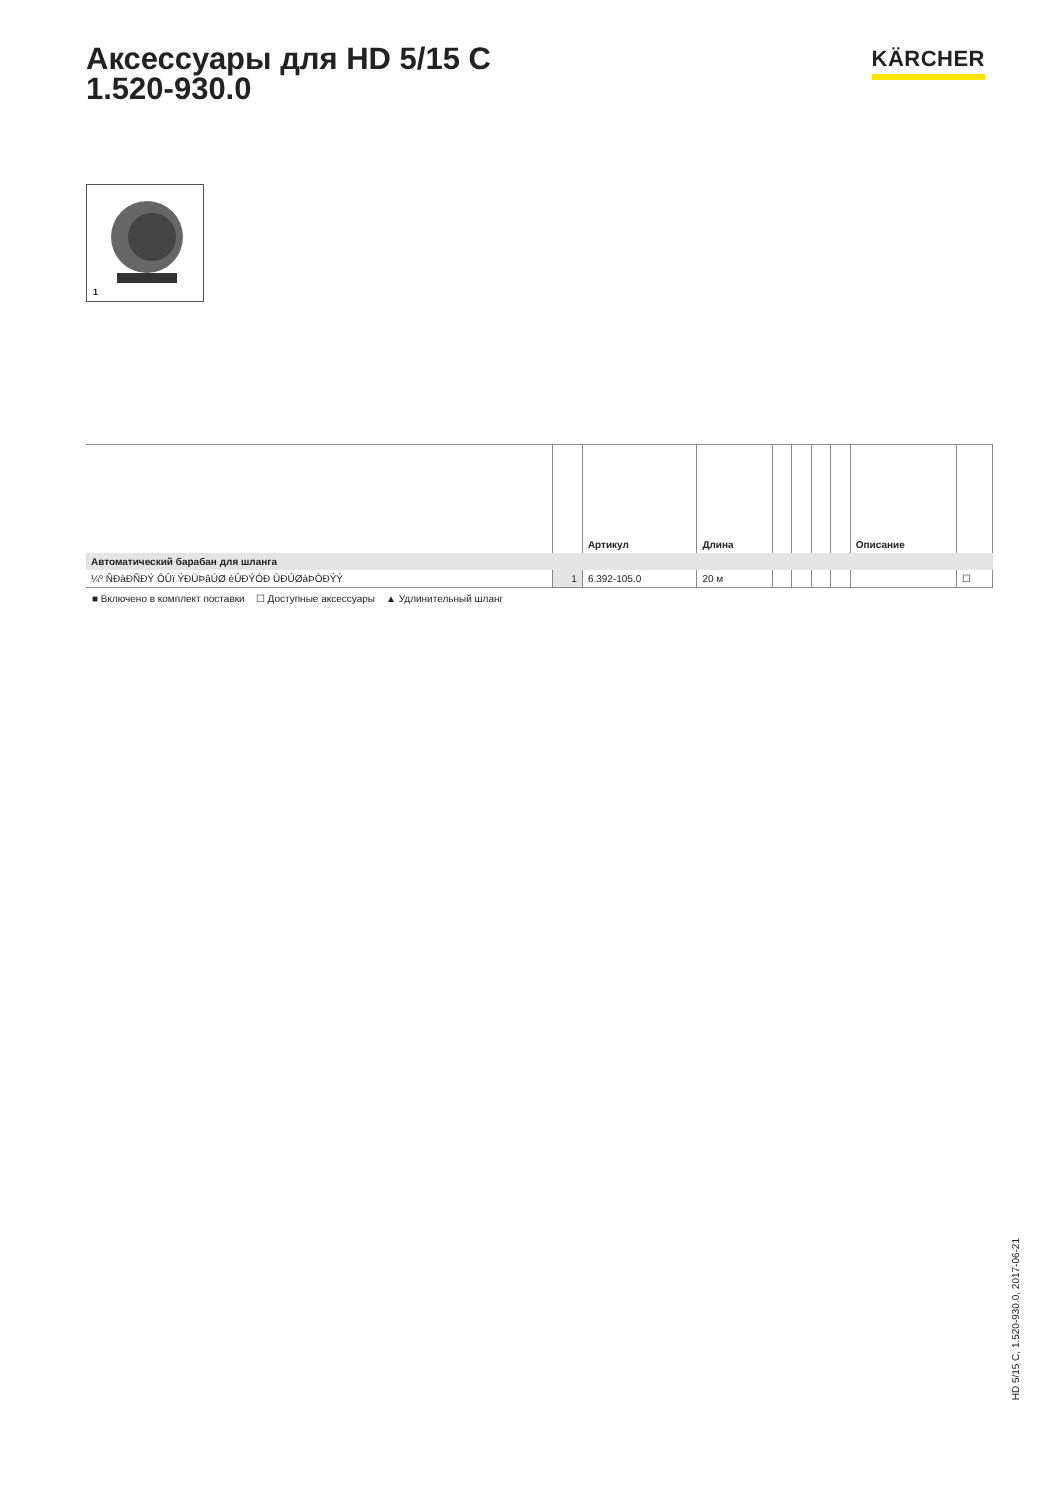Аксессуары для HD 5/15 C
1.520-930.0
KÄRCHER
1
| | | Артикул | Длина | | | | | Описание | |
| --- | --- | --- | --- | --- | --- | --- | --- | --- | --- |
| Автоматический барабан для шланга | | | | | | | | | |
| ¼º ÑÐàÐÑÐÝ ÔÛï ÝÐÜÞâÚØ èÛÐÝÓÐ ÛÐÚØàÞÒÐÝÝ | 1 | 6.392-105.0 | 20 м | | | | | | ☐ |
■ Включено в комплект поставки ☐ Доступные аксессуары ▲ Удлинительный шланг
HD 5/15 C, 1.520-930.0, 2017-06-21